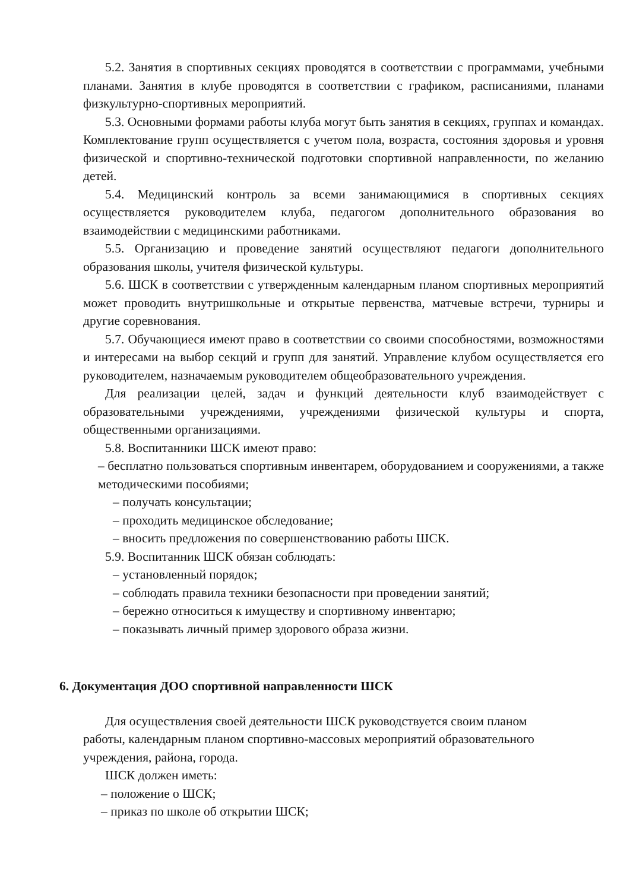5.2. Занятия в спортивных секциях проводятся в соответствии с программами, учебными планами. Занятия в клубе проводятся в соответствии с графиком, расписаниями, планами физкультурно-спортивных мероприятий.
5.3. Основными формами работы клуба могут быть занятия в секциях, группах и командах. Комплектование групп осуществляется с учетом пола, возраста, состояния здоровья и уровня физической и спортивно-технической подготовки спортивной направленности, по желанию детей.
5.4. Медицинский контроль за всеми занимающимися в спортивных секциях осуществляется руководителем клуба, педагогом дополнительного образования во взаимодействии с медицинскими работниками.
5.5. Организацию и проведение занятий осуществляют педагоги дополнительного образования школы, учителя физической культуры.
5.6. ШСК в соответствии с утвержденным календарным планом спортивных мероприятий может проводить внутришкольные и открытые первенства, матчевые встречи, турниры и другие соревнования.
5.7. Обучающиеся имеют право в соответствии со своими способностями, возможностями и интересами на выбор секций и групп для занятий. Управление клубом осуществляется его руководителем, назначаемым руководителем общеобразовательного учреждения.
Для реализации целей, задач и функций деятельности клуб взаимодействует с образовательными учреждениями, учреждениями физической культуры и спорта, общественными организациями.
5.8. Воспитанники ШСК имеют право:
– бесплатно пользоваться спортивным инвентарем, оборудованием и сооружениями, а также методическими пособиями;
– получать консультации;
– проходить медицинское обследование;
– вносить предложения по совершенствованию работы ШСК.
5.9. Воспитанник ШСК обязан соблюдать:
– установленный порядок;
– соблюдать правила техники безопасности при проведении занятий;
– бережно относиться к имуществу и спортивному инвентарю;
– показывать личный пример здорового образа жизни.
6. Документация ДОО спортивной направленности ШСК
Для осуществления своей деятельности ШСК руководствуется своим планом работы, календарным планом спортивно-массовых мероприятий образовательного учреждения, района, города.
ШСК должен иметь:
– положение о ШСК;
– приказ по школе об открытии ШСК;